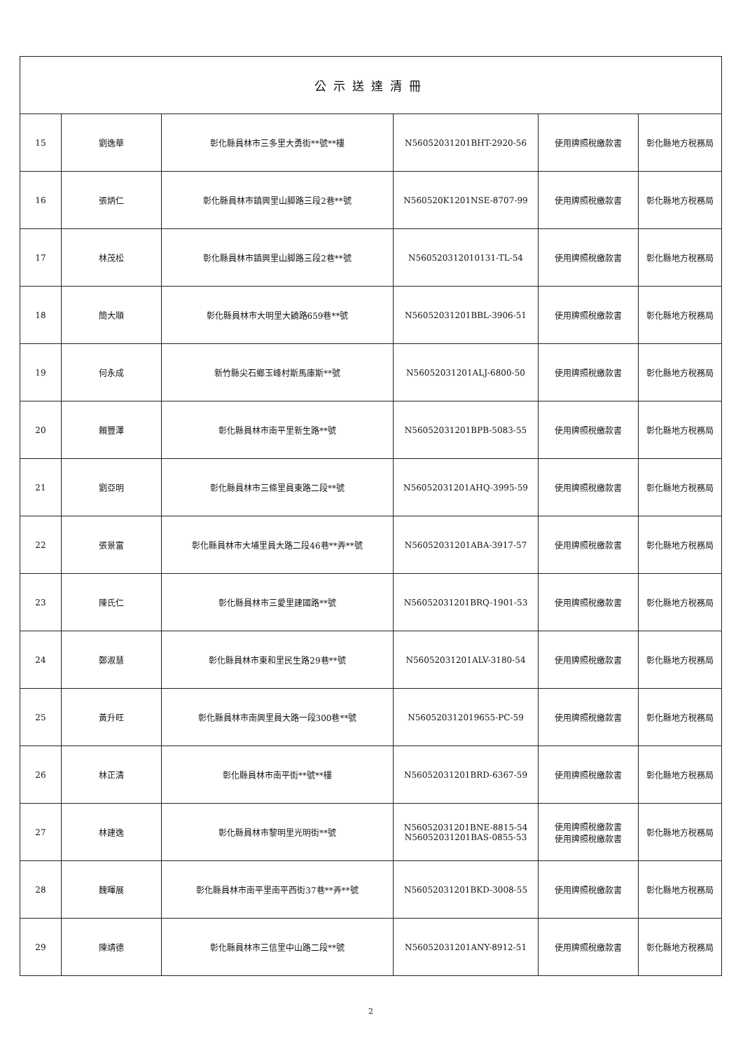| 公示送達清冊 | | | | | |
| --- | --- | --- | --- | --- | --- |
| 15 | 劉逸華 | 彰化縣員林市三多里大勇街**號**樓 | N56052031201BHT-2920-56 | 使用牌照稅繳款書 | 彰化縣地方稅務局 |
| 16 | 張炳仁 | 彰化縣員林市鎮興里山脚路三段2巷**號 | N560520K1201NSE-8707-99 | 使用牌照稅繳款書 | 彰化縣地方稅務局 |
| 17 | 林茂松 | 彰化縣員林市鎮興里山脚路三段2巷**號 | N560520312010131-TL-54 | 使用牌照稅繳款書 | 彰化縣地方稅務局 |
| 18 | 簡大順 | 彰化縣員林市大明里大饒路659巷**號 | N56052031201BBL-3906-51 | 使用牌照稅繳款書 | 彰化縣地方稅務局 |
| 19 | 何永成 | 新竹縣尖石鄉玉峰村斯馬庫斯**號 | N56052031201ALJ-6800-50 | 使用牌照稅繳款書 | 彰化縣地方稅務局 |
| 20 | 賴豐澤 | 彰化縣員林市南平里新生路**號 | N56052031201BPB-5083-55 | 使用牌照稅繳款書 | 彰化縣地方稅務局 |
| 21 | 劉亞明 | 彰化縣員林市三條里員東路二段**號 | N56052031201AHQ-3995-59 | 使用牌照稅繳款書 | 彰化縣地方稅務局 |
| 22 | 張景富 | 彰化縣員林市大埔里員大路二段46巷**弄**號 | N56052031201ABA-3917-57 | 使用牌照稅繳款書 | 彰化縣地方稅務局 |
| 23 | 陳氏仁 | 彰化縣員林市三愛里建國路**號 | N56052031201BRQ-1901-53 | 使用牌照稅繳款書 | 彰化縣地方稅務局 |
| 24 | 鄭淑慧 | 彰化縣員林市東和里民生路29巷**號 | N56052031201ALV-3180-54 | 使用牌照稅繳款書 | 彰化縣地方稅務局 |
| 25 | 黃升旺 | 彰化縣員林市南興里員大路一段300巷**號 | N560520312019655-PC-59 | 使用牌照稅繳款書 | 彰化縣地方稅務局 |
| 26 | 林正清 | 彰化縣員林市南平街**號**樓 | N56052031201BRD-6367-59 | 使用牌照稅繳款書 | 彰化縣地方稅務局 |
| 27 | 林建逸 | 彰化縣員林市黎明里光明街**號 | N56052031201BNE-8815-54 N56052031201BAS-0855-53 | 使用牌照稅繳款書 使用牌照稅繳款書 | 彰化縣地方稅務局 |
| 28 | 魏暉展 | 彰化縣員林市南平里南平西街37巷**弄**號 | N56052031201BKD-3008-55 | 使用牌照稅繳款書 | 彰化縣地方稅務局 |
| 29 | 陳靖德 | 彰化縣員林市三信里中山路二段**號 | N56052031201ANY-8912-51 | 使用牌照稅繳款書 | 彰化縣地方稅務局 |
2